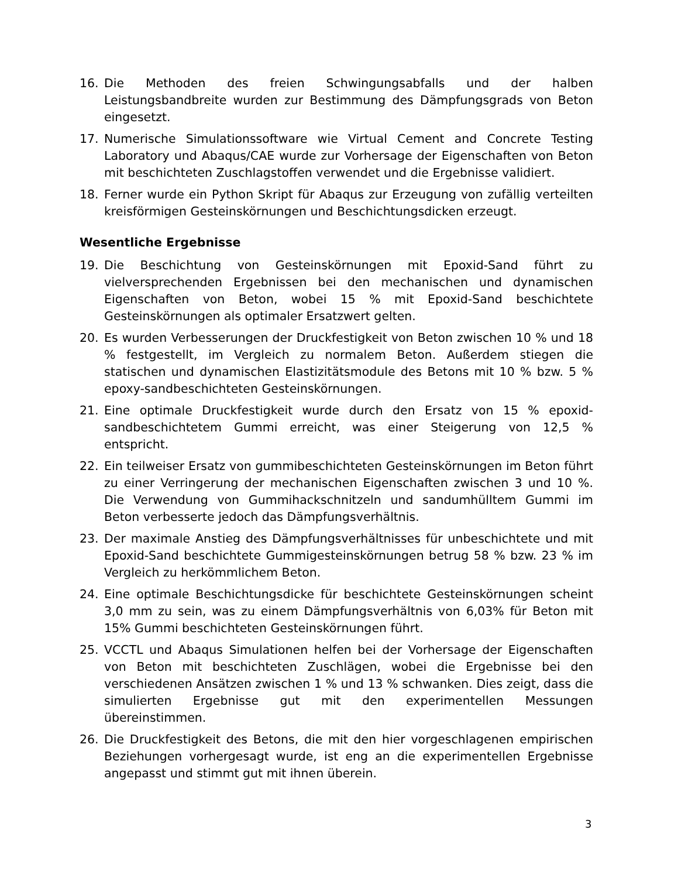16. Die Methoden des freien Schwingungsabfalls und der halben Leistungsbandbreite wurden zur Bestimmung des Dämpfungsgrads von Beton eingesetzt.
17. Numerische Simulationssoftware wie Virtual Cement and Concrete Testing Laboratory und Abaqus/CAE wurde zur Vorhersage der Eigenschaften von Beton mit beschichteten Zuschlagstoffen verwendet und die Ergebnisse validiert.
18. Ferner wurde ein Python Skript für Abaqus zur Erzeugung von zufällig verteilten kreisförmigen Gesteinskörnungen und Beschichtungsdicken erzeugt.
Wesentliche Ergebnisse
19. Die Beschichtung von Gesteinskörnungen mit Epoxid-Sand führt zu vielversprechenden Ergebnissen bei den mechanischen und dynamischen Eigenschaften von Beton, wobei 15 % mit Epoxid-Sand beschichtete Gesteinskörnungen als optimaler Ersatzwert gelten.
20. Es wurden Verbesserungen der Druckfestigkeit von Beton zwischen 10 % und 18 % festgestellt, im Vergleich zu normalem Beton. Außerdem stiegen die statischen und dynamischen Elastizitätsmodule des Betons mit 10 % bzw. 5 % epoxy-sandbeschichteten Gesteinskörnungen.
21. Eine optimale Druckfestigkeit wurde durch den Ersatz von 15 % epoxid-sandbeschichtetem Gummi erreicht, was einer Steigerung von 12,5 % entspricht.
22. Ein teilweiser Ersatz von gummibeschichteten Gesteinskörnungen im Beton führt zu einer Verringerung der mechanischen Eigenschaften zwischen 3 und 10 %. Die Verwendung von Gummihackschnitzeln und sandumhülltem Gummi im Beton verbesserte jedoch das Dämpfungsverhältnis.
23. Der maximale Anstieg des Dämpfungsverhältnisses für unbeschichtete und mit Epoxid-Sand beschichtete Gummigesteinskörnungen betrug 58 % bzw. 23 % im Vergleich zu herkömmlichem Beton.
24. Eine optimale Beschichtungsdicke für beschichtete Gesteinskörnungen scheint 3,0 mm zu sein, was zu einem Dämpfungsverhältnis von 6,03% für Beton mit 15% Gummi beschichteten Gesteinskörnungen führt.
25. VCCTL und Abaqus Simulationen helfen bei der Vorhersage der Eigenschaften von Beton mit beschichteten Zuschlägen, wobei die Ergebnisse bei den verschiedenen Ansätzen zwischen 1 % und 13 % schwanken. Dies zeigt, dass die simulierten Ergebnisse gut mit den experimentellen Messungen übereinstimmen.
26. Die Druckfestigkeit des Betons, die mit den hier vorgeschlagenen empirischen Beziehungen vorhergesagt wurde, ist eng an die experimentellen Ergebnisse angepasst und stimmt gut mit ihnen überein.
3